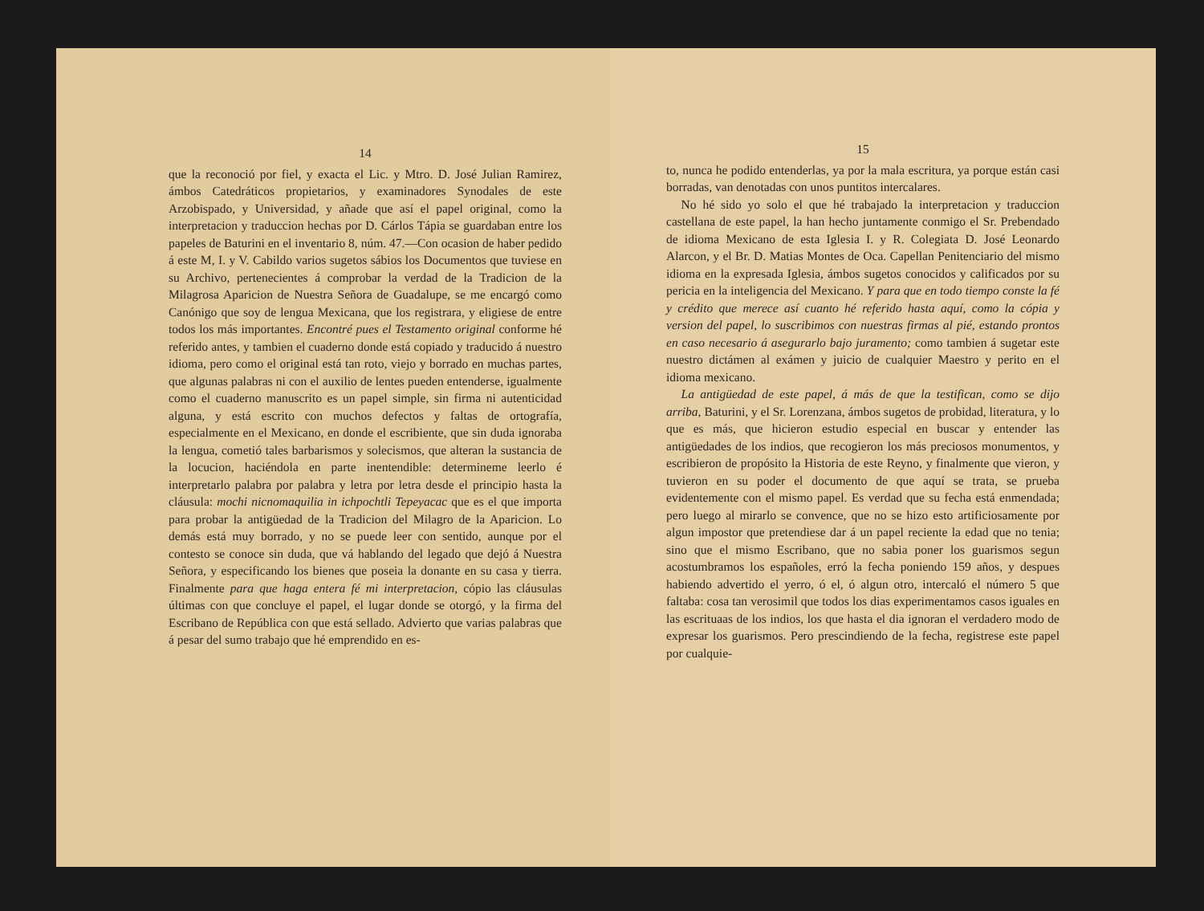14
que la reconoció por fiel, y exacta el Lic. y Mtro. D. José Julian Ramirez, ámbos Catedráticos propietarios, y examinadores Synodales de este Arzobispado, y Universidad, y añade que así el papel original, como la interpretacion y traduccion hechas por D. Cárlos Tápia se guardaban entre los papeles de Baturini en el inventario 8, núm. 47.—Con ocasion de haber pedido á este M, I. y V. Cabildo varios sugetos sábios los Documentos que tuviese en su Archivo, pertenecientes á comprobar la verdad de la Tradicion de la Milagrosa Aparicion de Nuestra Señora de Guadalupe, se me encargó como Canónigo que soy de lengua Mexicana, que los registrara, y eligiese de entre todos los más importantes. Encontré pues el Testamento original conforme hé referido antes, y tambien el cuaderno donde está copiado y traducido á nuestro idioma, pero como el original está tan roto, viejo y borrado en muchas partes, que algunas palabras ni con el auxilio de lentes pueden entenderse, igualmente como el cuaderno manuscrito es un papel simple, sin firma ni autenticidad alguna, y está escrito con muchos defectos y faltas de ortografía, especialmente en el Mexicano, en donde el escribiente, que sin duda ignoraba la lengua, cometió tales barbarismos y solecismos, que alteran la sustancia de la locucion, haciéndola en parte inentendible: determineme leerlo é interpretarlo palabra por palabra y letra por letra desde el principio hasta la cláusula: mochi nicnomaquilia in ichpochtli Tepeyacac que es el que importa para probar la antigüedad de la Tradicion del Milagro de la Aparicion. Lo demás está muy borrado, y no se puede leer con sentido, aunque por el contesto se conoce sin duda, que vá hablando del legado que dejó á Nuestra Señora, y especificando los bienes que poseia la donante en su casa y tierra. Finalmente para que haga entera fé mi interpretacion, cópio las cláusulas últimas con que concluye el papel, el lugar donde se otorgó, y la firma del Escribano de República con que está sellado. Advierto que varias palabras que á pesar del sumo trabajo que hé emprendido en es-
15
to, nunca he podido entenderlas, ya por la mala escritura, ya porque están casi borradas, van denotadas con unos puntitos intercalares.
No hé sido yo solo el que hé trabajado la interpretacion y traduccion castellana de este papel, la han hecho juntamente conmigo el Sr. Prebendado de idioma Mexicano de esta Iglesia I. y R. Colegiata D. José Leonardo Alarcon, y el Br. D. Matias Montes de Oca. Capellan Penitenciario del mismo idioma en la expresada Iglesia, ámbos sugetos conocidos y calificados por su pericia en la inteligencia del Mexicano. Y para que en todo tiempo conste la fé y crédito que merece así cuanto hé referido hasta aquí, como la cópia y version del papel, lo suscribimos con nuestras firmas al pié, estando prontos en caso necesario á asegurarlo bajo juramento; como tambien á sugetar este nuestro dictámen al exámen y juicio de cualquier Maestro y perito en el idioma mexicano.
La antigüedad de este papel, á más de que la testifican, como se dijo arriba, Baturini, y el Sr. Lorenzana, ámbos sugetos de probidad, literatura, y lo que es más, que hicieron estudio especial en buscar y entender las antigüedades de los indios, que recogieron los más preciosos monumentos, y escribieron de propósito la Historia de este Reyno, y finalmente que vieron, y tuvieron en su poder el documento de que aquí se trata, se prueba evidentemente con el mismo papel. Es verdad que su fecha está enmendada; pero luego al mirarlo se convence, que no se hizo esto artificiosamente por algun impostor que pretendiese dar á un papel reciente la edad que no tenia; sino que el mismo Escribano, que no sabia poner los guarismos segun acostumbramos los españoles, erró la fecha poniendo 159 años, y despues habiendo advertido el yerro, ó el, ó algun otro, intercaló el número 5 que faltaba: cosa tan verosimil que todos los dias experimentamos casos iguales en las escrituaas de los indios, los que hasta el dia ignoran el verdadero modo de expresar los guarismos. Pero prescindiendo de la fecha, registrese este papel por cualquie-